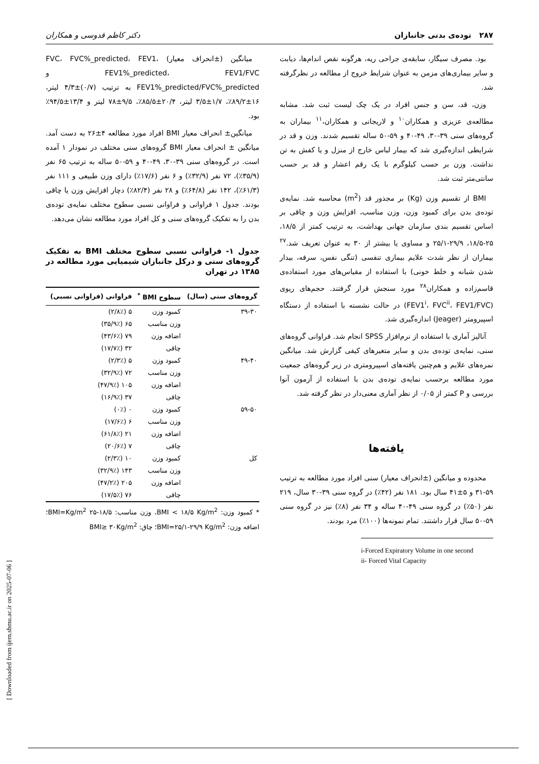۲۸۷ توده‌ی بدنی جانبازان دکتر کاظم قدوسی و همکاران
بود. مصرف سیگار، سابقه‌ی جراحی ریه، هرگونه نقص اندام‌ها، دیابت و سایر بیماری‌های مزمن به عنوان شرایط خروج از مطالعه در نظرگرفته شد.
وزن، قد، سن و جنس افراد در یک چک لیست ثبت شد. مشابه مطالعه‌ی عزیزی و همکاران<sup>۱۰</sup> و لاریجانی و همکاران،<sup>۱۱</sup> بیماران به گروه‌های سنی ۳۹-۳۰، ۴۹-۴۰ و ۵۹-۵۰ ساله تقسیم شدند. وزن و قد در شرایطی اندازه‌گیری شد که بیمار لباس خارج از منزل و یا کفش به تن نداشت. وزن بر حسب کیلوگرم با یک رقم اعشار و قد بر حسب سانتی‌متر ثبت شد.
BMI از تقسیم وزن (Kg) بر مجذور قد (m<sup>2</sup>) محاسبه شد. نمایه‌ی توده‌ی بدن برای کمبود وزن، وزن مناسب، افزایش وزن و چاقی بر اساس تقسیم بندی سازمان جهانی بهداشت، به ترتیب کمتر از ۱۸/۵، ۲۵-۱۸/۵، ۲۹/۹-۲۵/۱ و مساوی یا بیشتر از ۳۰ به عنوان تعریف شد.<sup>۲۷</sup> بیماران از نظر شدت علایم بیماری تنفسی (تنگی نفس، سرفه، بیدار شدن شبانه و خلط خونی) با استفاده از مقیاس‌های مورد استفاده‌ی قاسم‌زاده و همکاران<sup>۲۸</sup> مورد سنجش قرار گرفتند. حجم‌های ریوی (FEV1<sup>i</sup>، FVC<sup>ii</sup>، FEV1/FVC) در حالت نشسته با استفاده از دستگاه اسپیرومتر (Jeager) اندازه‌گیری شد.
آنالیز آماری با استفاده از نرم‌افزار SPSS انجام شد. فراوانی گروه‌های سنی، نمایه‌ی توده‌ی بدن و سایر متغیرهای کیفی گزارش شد. میانگین نمره‌های علایم و هم‌چنین یافته‌های اسپیرومتری در زیر گروه‌های جمعیت مورد مطالعه برحسب نمایه‌ی توده‌ی بدن با استفاده از آزمون آنوا بررسی و P کمتر از ۰/۰۵ از نظر آماری معنی‌دار در نظر گرفته شد.
یافته‌ها
محدوده و میانگین (±انحراف معیار) سنی افراد مورد مطالعه به ترتیب ۵۹-۳۱ و ۵±۴۱ سال بود. ۱۸۱ نفر (۴۲٪) در گروه سنی ۳۹-۳۰ سال، ۲۱۹ نفر (۵۰٪) در گروه سنی ۴۹-۴۰ ساله و ۳۴ نفر (۸٪) نیز در گروه سنی ۵۹-۵۰ سال قرار داشتند. تمام نمونه‌ها (۱۰۰٪) مرد بودند.
i-Forced Expiratory Volume in one second
ii- Forced Vital Capacity
میانگین (±انحراف معیار) FVC، FVC%_predicted، FEV1، FEV1%_predicted، FEV1/FVC و FEV1%_predicted/FVC%_predicted به ترتیب (۰/۷)±۴/۳ لیتر، ۱۶±۸۹/۲٪، ۱/۷±۳/۵ لیتر، ۲۰/۴±۸۵/۵٪، ۹/۵±۷۸ لیتر و ۱۳/۴±۹۴/۵٪ بود.
میانگین± انحراف معیار BMI افراد مورد مطالعه ۴±۲۶ به دست آمد. میانگین ± انحراف معیار BMI گروه‌های سنی مختلف در نمودار ۱ آمده است. در گروه‌های سنی ۳۹-۳۰، ۴۹-۴۰ و ۵۹-۵۰ ساله به ترتیب ۶۵ نفر (۳۵/۹٪)، ۷۲ نفر (۳۲/۹٪) و ۶ نفر (۱۷/۶٪) دارای وزن طبیعی و ۱۱۱ نفر (۶۱/۳٪)، ۱۴۲ نفر (۶۴/۸٪) و ۲۸ نفر (۸۲/۴٪) دچار افزایش وزن یا چاقی بودند. جدول ۱ فراوانی و فراوانی نسبی سطوح مختلف نمایه‌ی توده‌ی بدن را به تفکیک گروه‌های سنی و کل افراد مورد مطالعه نشان می‌دهد.
جدول ۱- فراوانی نسبی سطوح مختلف BMI به تفکیک گروه‌های سنی و درکل جانبازان شیمیایی مورد مطالعه در ۱۳۸۵ در تهران
| گروه‌های سنی (سال) | سطوح BMI <sup>*</sup> | فراوانی (فراوانی نسبی) |
| --- | --- | --- |
| ۳۹-۳۰ | کمبود وزن | ۵ (۲/۸٪) |
| | وزن مناسب | ۶۵ (۳۵/۹٪) |
| | اضافه وزن | ۷۹ (۴۳/۶٪) |
| | چاقی | ۳۲ (۱۷/۷٪) |
| ۴۹-۴۰ | کمبود وزن | ۵ (۲/۳٪) |
| | وزن مناسب | ۷۲ (۳۲/۹٪) |
| | اضافه وزن | ۱۰۵ (۴۷/۹٪) |
| | چاقی | ۳۷ (۱۶/۹٪) |
| ۵۹-۵۰ | کمبود وزن | ۰ (۰٪) |
| | وزن مناسب | ۶ (۱۷/۶٪) |
| | اضافه وزن | ۲۱ (۶۱/۸٪) |
| | چاقی | ۷ (۲۰/۶٪) |
| کل | کمبود وزن | ۱۰ (۲/۳٪) |
| | وزن مناسب | ۱۴۳ (۳۲/۹٪) |
| | اضافه وزن | ۲۰۵ (۴۷/۲٪) |
| | چاقی | ۷۶ (۱۷/۵٪) |
* کمبود وزن: BMI < ۱۸/۵ Kg/m<sup>2</sup>، وزن مناسب: BMI=Kg/m<sup>2</sup> ۲۵-۱۸/۵؛ اضافه وزن: BMI=۲۵/۱-۲۹/۹ Kg/m<sup>2</sup>؛ چاق: BMI≥ ۳۰Kg/m<sup>2</sup>
[ Downloaded from ijem.sbmu.ac.ir on 2025-07-06 ]